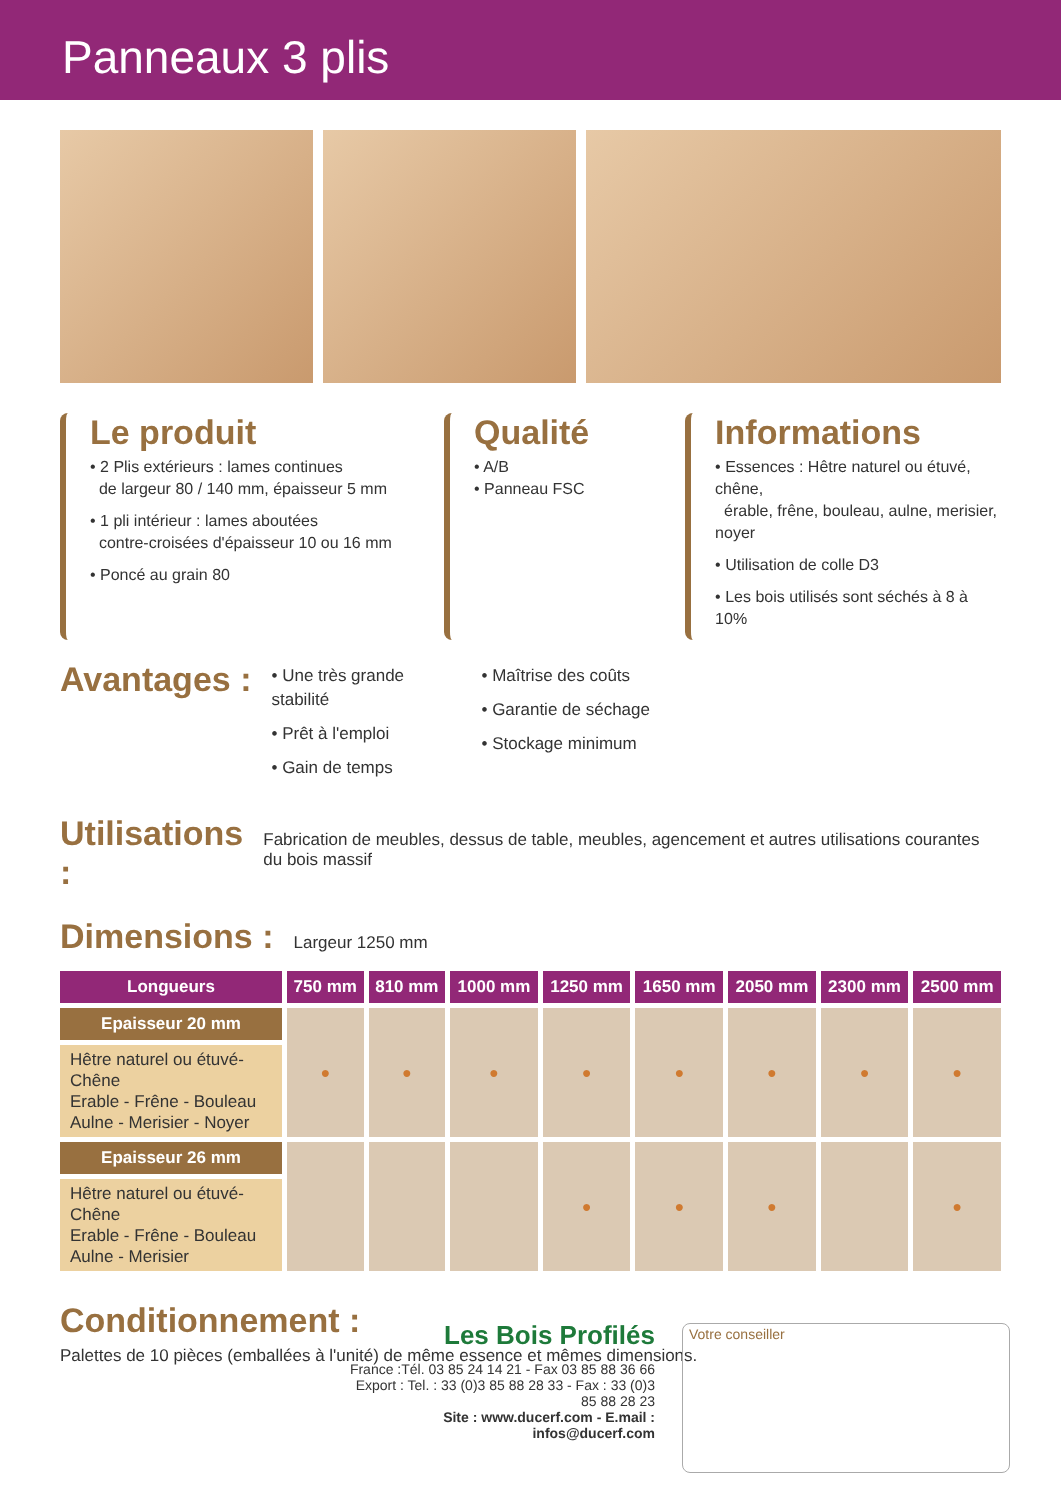Panneaux 3 plis
Le produit
• 2 Plis extérieurs : lames continues
de largeur 80 / 140 mm, épaisseur 5 mm
• 1 pli intérieur : lames aboutées
contre-croisées d'épaisseur 10 ou 16 mm
• Poncé au grain 80
Qualité
• A/B
• Panneau FSC
Informations
• Essences : Hêtre naturel ou étuvé, chêne,
érable, frêne, bouleau, aulne, merisier, noyer
• Utilisation de colle D3
• Les bois utilisés sont séchés à 8 à 10%
Avantages :
• Une très grande stabilité
• Prêt à l'emploi
• Gain de temps
• Maîtrise des coûts
• Garantie de séchage
• Stockage minimum
Utilisations :
Fabrication de meubles, dessus de table, meubles, agencement et autres utilisations courantes du bois massif
Dimensions :
Largeur 1250 mm
| Longueurs | 750 mm | 810 mm | 1000 mm | 1250 mm | 1650 mm | 2050 mm | 2300 mm | 2500 mm |
| --- | --- | --- | --- | --- | --- | --- | --- | --- |
| Epaisseur 20 mm | ● | ● | ● | ● | ● | ● | ● | ● |
| Hêtre naturel ou étuvé- Chêne Erable - Frêne - Bouleau Aulne - Merisier - Noyer | | | | | | | | |
| Epaisseur 26 mm | | | | ● | ● | ● | | ● |
| Hêtre naturel ou étuvé- Chêne Erable - Frêne - Bouleau Aulne - Merisier | | | | | | | | |
Conditionnement :
Palettes de 10 pièces (emballées à l'unité) de même essence et mêmes dimensions.
Les Bois Profilés
France :Tél. 03 85 24 14 21 - Fax 03 85 88 36 66
Export : Tel. : 33 (0)3 85 88 28 33 - Fax : 33 (0)3 85 88 28 23
Site : www.ducerf.com - E.mail : infos@ducerf.com
Votre conseiller